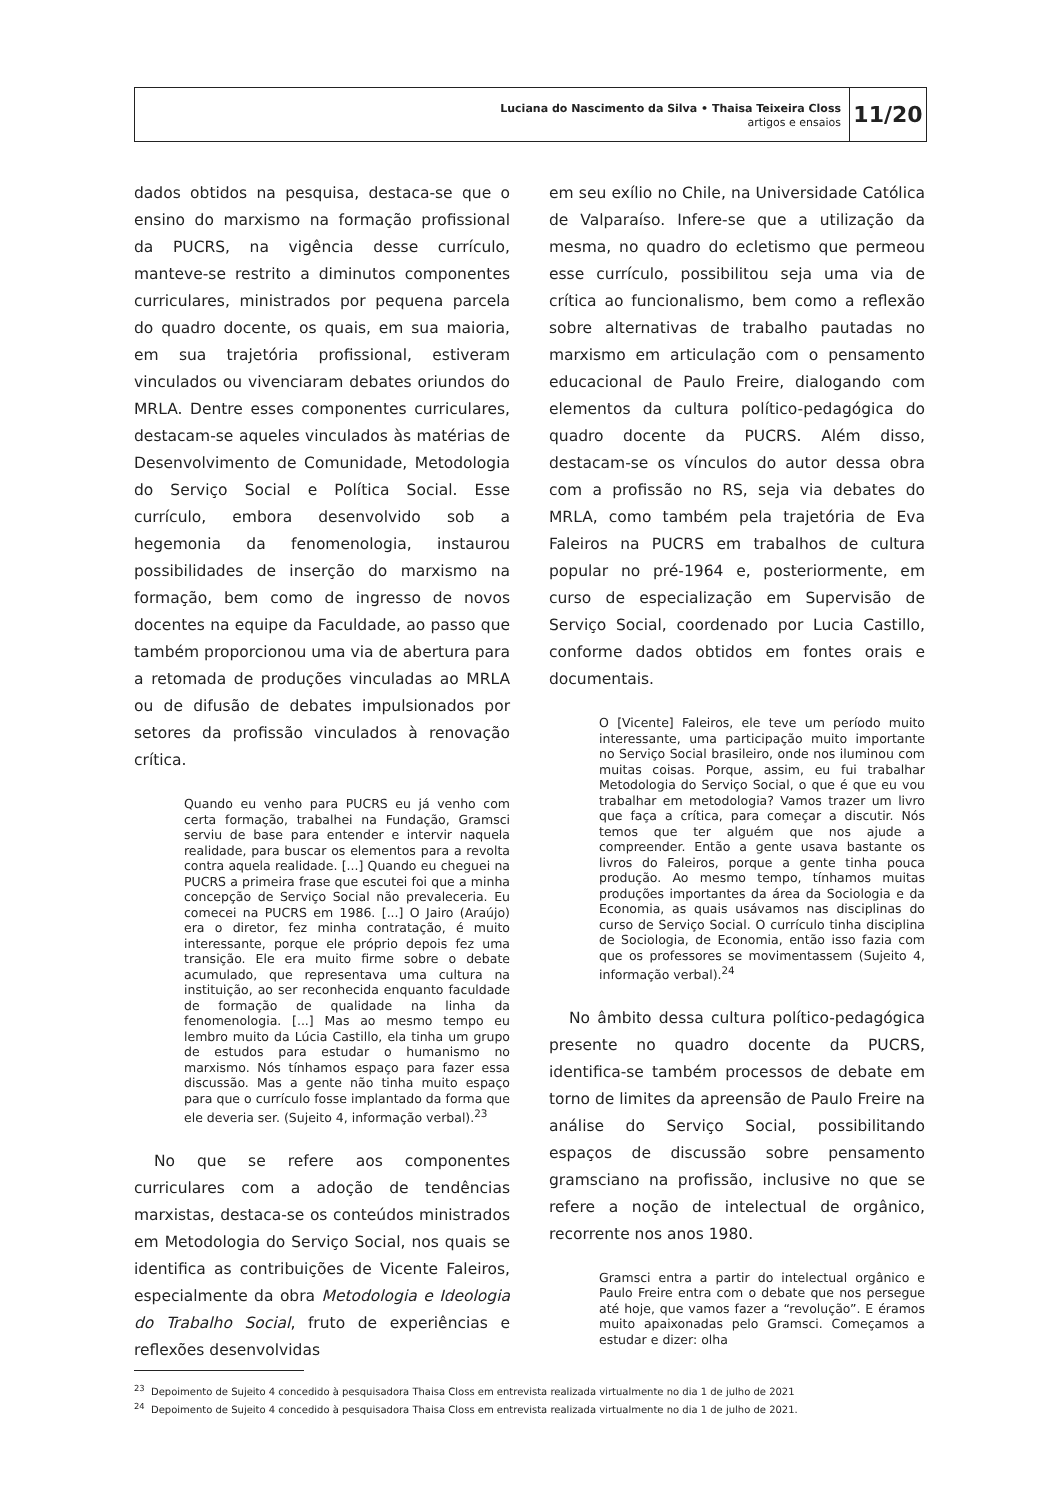Luciana do Nascimento da Silva • Thaisa Teixeira Closs
artigos e ensaios
11/20
dados obtidos na pesquisa, destaca-se que o ensino do marxismo na formação profissional da PUCRS, na vigência desse currículo, manteve-se restrito a diminutos componentes curriculares, ministrados por pequena parcela do quadro docente, os quais, em sua maioria, em sua trajetória profissional, estiveram vinculados ou vivenciaram debates oriundos do MRLA. Dentre esses componentes curriculares, destacam-se aqueles vinculados às matérias de Desenvolvimento de Comunidade, Metodologia do Serviço Social e Política Social. Esse currículo, embora desenvolvido sob a hegemonia da fenomenologia, instaurou possibilidades de inserção do marxismo na formação, bem como de ingresso de novos docentes na equipe da Faculdade, ao passo que também proporcionou uma via de abertura para a retomada de produções vinculadas ao MRLA ou de difusão de debates impulsionados por setores da profissão vinculados à renovação crítica.
Quando eu venho para PUCRS eu já venho com certa formação, trabalhei na Fundação, Gramsci serviu de base para entender e intervir naquela realidade, para buscar os elementos para a revolta contra aquela realidade. [...] Quando eu cheguei na PUCRS a primeira frase que escutei foi que a minha concepção de Serviço Social não prevaleceria. Eu comecei na PUCRS em 1986. [...] O Jairo (Araújo) era o diretor, fez minha contratação, é muito interessante, porque ele próprio depois fez uma transição. Ele era muito firme sobre o debate acumulado, que representava uma cultura na instituição, ao ser reconhecida enquanto faculdade de formação de qualidade na linha da fenomenologia. [...] Mas ao mesmo tempo eu lembro muito da Lúcia Castillo, ela tinha um grupo de estudos para estudar o humanismo no marxismo. Nós tínhamos espaço para fazer essa discussão. Mas a gente não tinha muito espaço para que o currículo fosse implantado da forma que ele deveria ser. (Sujeito 4, informação verbal).<sup>23</sup>
No que se refere aos componentes curriculares com a adoção de tendências marxistas, destaca-se os conteúdos ministrados em Metodologia do Serviço Social, nos quais se identifica as contribuições de Vicente Faleiros, especialmente da obra Metodologia e Ideologia do Trabalho Social, fruto de experiências e reflexões desenvolvidas
em seu exílio no Chile, na Universidade Católica de Valparaíso. Infere-se que a utilização da mesma, no quadro do ecletismo que permeou esse currículo, possibilitou seja uma via de crítica ao funcionalismo, bem como a reflexão sobre alternativas de trabalho pautadas no marxismo em articulação com o pensamento educacional de Paulo Freire, dialogando com elementos da cultura político-pedagógica do quadro docente da PUCRS. Além disso, destacam-se os vínculos do autor dessa obra com a profissão no RS, seja via debates do MRLA, como também pela trajetória de Eva Faleiros na PUCRS em trabalhos de cultura popular no pré-1964 e, posteriormente, em curso de especialização em Supervisão de Serviço Social, coordenado por Lucia Castillo, conforme dados obtidos em fontes orais e documentais.
O [Vicente] Faleiros, ele teve um período muito interessante, uma participação muito importante no Serviço Social brasileiro, onde nos iluminou com muitas coisas. Porque, assim, eu fui trabalhar Metodologia do Serviço Social, o que é que eu vou trabalhar em metodologia? Vamos trazer um livro que faça a crítica, para começar a discutir. Nós temos que ter alguém que nos ajude a compreender. Então a gente usava bastante os livros do Faleiros, porque a gente tinha pouca produção. Ao mesmo tempo, tínhamos muitas produções importantes da área da Sociologia e da Economia, as quais usávamos nas disciplinas do curso de Serviço Social. O currículo tinha disciplina de Sociologia, de Economia, então isso fazia com que os professores se movimentassem (Sujeito 4, informação verbal).<sup>24</sup>
No âmbito dessa cultura político-pedagógica presente no quadro docente da PUCRS, identifica-se também processos de debate em torno de limites da apreensão de Paulo Freire na análise do Serviço Social, possibilitando espaços de discussão sobre pensamento gramsciano na profissão, inclusive no que se refere a noção de intelectual de orgânico, recorrente nos anos 1980.
Gramsci entra a partir do intelectual orgânico e Paulo Freire entra com o debate que nos persegue até hoje, que vamos fazer a “revolução”. E éramos muito apaixonadas pelo Gramsci. Começamos a estudar e dizer: olha
<sup>23</sup> Depoimento de Sujeito 4 concedido à pesquisadora Thaisa Closs em entrevista realizada virtualmente no dia 1 de julho de 2021
<sup>24</sup> Depoimento de Sujeito 4 concedido à pesquisadora Thaisa Closs em entrevista realizada virtualmente no dia 1 de julho de 2021.